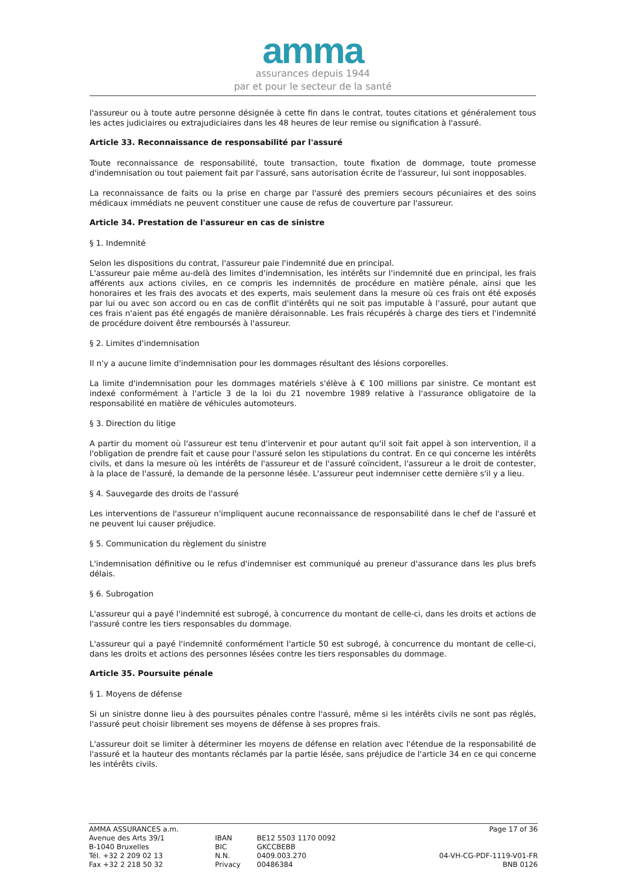amma
assurances depuis 1944
par et pour le secteur de la santé
l'assureur ou à toute autre personne désignée à cette fin dans le contrat, toutes citations et généralement tous les actes judiciaires ou extrajudiciaires dans les 48 heures de leur remise ou signification à l'assuré.
Article 33. Reconnaissance de responsabilité par l'assuré
Toute reconnaissance de responsabilité, toute transaction, toute fixation de dommage, toute promesse d'indemnisation ou tout paiement fait par l'assuré, sans autorisation écrite de l'assureur, lui sont inopposables.
La reconnaissance de faits ou la prise en charge par l'assuré des premiers secours pécuniaires et des soins médicaux immédiats ne peuvent constituer une cause de refus de couverture par l'assureur.
Article 34. Prestation de l'assureur en cas de sinistre
§ 1. Indemnité
Selon les dispositions du contrat, l'assureur paie l'indemnité due en principal.
L'assureur paie même au-delà des limites d'indemnisation, les intérêts sur l'indemnité due en principal, les frais afférents aux actions civiles, en ce compris les indemnités de procédure en matière pénale, ainsi que les honoraires et les frais des avocats et des experts, mais seulement dans la mesure où ces frais ont été exposés par lui ou avec son accord ou en cas de conflit d'intérêts qui ne soit pas imputable à l'assuré, pour autant que ces frais n'aient pas été engagés de manière déraisonnable. Les frais récupérés à charge des tiers et l'indemnité de procédure doivent être remboursés à l'assureur.
§ 2. Limites d'indemnisation
Il n'y a aucune limite d'indemnisation pour les dommages résultant des lésions corporelles.
La limite d'indemnisation pour les dommages matériels s'élève à € 100 millions par sinistre. Ce montant est indexé conformément à l'article 3 de la loi du 21 novembre 1989 relative à l'assurance obligatoire de la responsabilité en matière de véhicules automoteurs.
§ 3. Direction du litige
A partir du moment où l'assureur est tenu d'intervenir et pour autant qu'il soit fait appel à son intervention, il a l'obligation de prendre fait et cause pour l'assuré selon les stipulations du contrat. En ce qui concerne les intérêts civils, et dans la mesure où les intérêts de l'assureur et de l'assuré coïncident, l'assureur a le droit de contester, à la place de l'assuré, la demande de la personne lésée. L'assureur peut indemniser cette dernière s'il y a lieu.
§ 4. Sauvegarde des droits de l'assuré
Les interventions de l'assureur n'impliquent aucune reconnaissance de responsabilité dans le chef de l'assuré et ne peuvent lui causer préjudice.
§ 5. Communication du règlement du sinistre
L'indemnisation définitive ou le refus d'indemniser est communiqué au preneur d'assurance dans les plus brefs délais.
§ 6. Subrogation
L'assureur qui a payé l'indemnité est subrogé, à concurrence du montant de celle-ci, dans les droits et actions de l'assuré contre les tiers responsables du dommage.
L'assureur qui a payé l'indemnité conformément l'article 50 est subrogé, à concurrence du montant de celle-ci, dans les droits et actions des personnes lésées contre les tiers responsables du dommage.
Article 35. Poursuite pénale
§ 1. Moyens de défense
Si un sinistre donne lieu à des poursuites pénales contre l'assuré, même si les intérêts civils ne sont pas réglés, l'assuré peut choisir librement ses moyens de défense à ses propres frais.
L'assureur doit se limiter à déterminer les moyens de défense en relation avec l'étendue de la responsabilité de l'assuré et la hauteur des montants réclamés par la partie lésée, sans préjudice de l'article 34 en ce qui concerne les intérêts civils.
AMMA ASSURANCES a.m.
Avenue des Arts 39/1
B-1040 Bruxelles
Tél. +32 2 209 02 13
Fax +32 2 218 50 32
IBAN
BIC
N.N.
Privacy
BE12 5503 1170 0092
GKCCBEBB
0409.003.270
00486384
Page 17 of 36
04-VH-CG-PDF-1119-V01-FR
BNB 0126